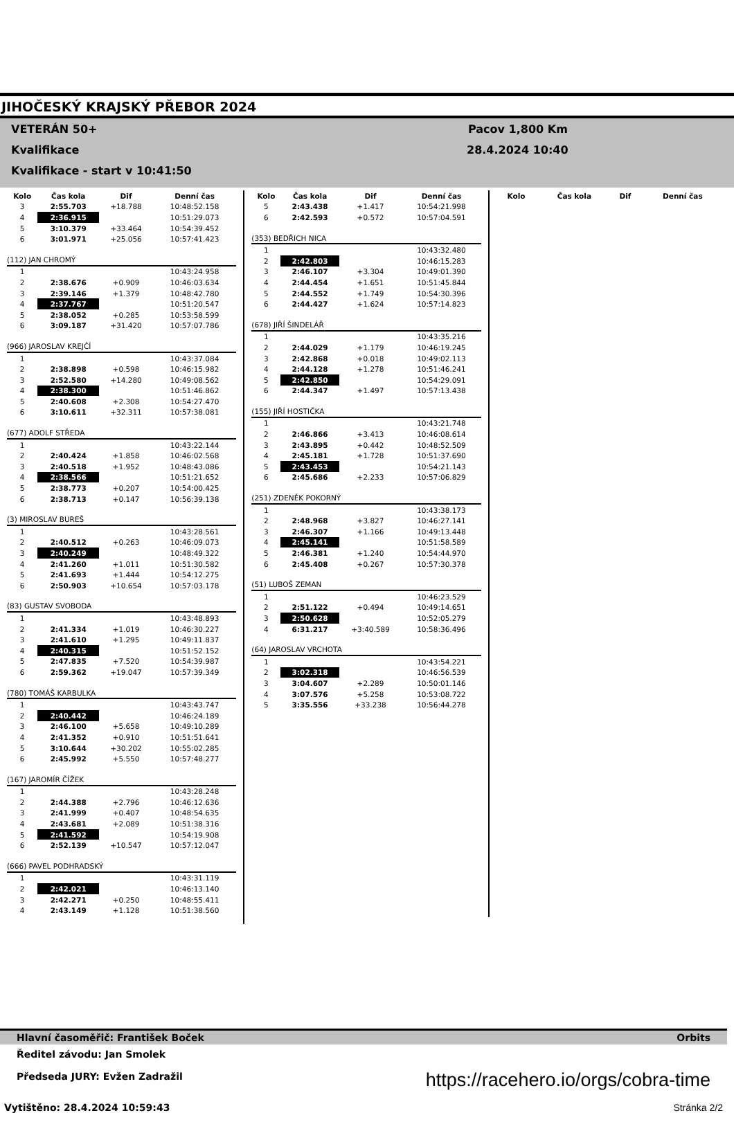JIHOČESKÝ KRAJSKÝ PŘEBOR 2024
VETERÁN 50+
Kvalifikace
Kvalifikace - start v 10:41:50
Pacov 1,800 Km
28.4.2024 10:40
| Kolo | Čas kola | Dif | Denní čas |
| --- | --- | --- | --- |
| 3 | 2:55.703 | +18.788 | 10:48:52.158 |
| 4 | 2:36.915 | | 10:51:29.073 |
| 5 | 3:10.379 | +33.464 | 10:54:39.452 |
| 6 | 3:01.971 | +25.056 | 10:57:41.423 |
| (112) JAN CHROMÝ | | | |
| 1 | | | 10:43:24.958 |
| 2 | 2:38.676 | +0.909 | 10:46:03.634 |
| 3 | 2:39.146 | +1.379 | 10:48:42.780 |
| 4 | 2:37.767 | | 10:51:20.547 |
| 5 | 2:38.052 | +0.285 | 10:53:58.599 |
| 6 | 3:09.187 | +31.420 | 10:57:07.786 |
| (966) JAROSLAV KREJČÍ | | | |
| 1 | | | 10:43:37.084 |
| 2 | 2:38.898 | +0.598 | 10:46:15.982 |
| 3 | 2:52.580 | +14.280 | 10:49:08.562 |
| 4 | 2:38.300 | | 10:51:46.862 |
| 5 | 2:40.608 | +2.308 | 10:54:27.470 |
| 6 | 3:10.611 | +32.311 | 10:57:38.081 |
| (677) ADOLF STŘEDA | | | |
| 1 | | | 10:43:22.144 |
| 2 | 2:40.424 | +1.858 | 10:46:02.568 |
| 3 | 2:40.518 | +1.952 | 10:48:43.086 |
| 4 | 2:38.566 | | 10:51:21.652 |
| 5 | 2:38.773 | +0.207 | 10:54:00.425 |
| 6 | 2:38.713 | +0.147 | 10:56:39.138 |
| (3) MIROSLAV BUREŠ | | | |
| 1 | | | 10:43:28.561 |
| 2 | 2:40.512 | +0.263 | 10:46:09.073 |
| 3 | 2:40.249 | | 10:48:49.322 |
| 4 | 2:41.260 | +1.011 | 10:51:30.582 |
| 5 | 2:41.693 | +1.444 | 10:54:12.275 |
| 6 | 2:50.903 | +10.654 | 10:57:03.178 |
| (83) GUSTAV SVOBODA | | | |
| 1 | | | 10:43:48.893 |
| 2 | 2:41.334 | +1.019 | 10:46:30.227 |
| 3 | 2:41.610 | +1.295 | 10:49:11.837 |
| 4 | 2:40.315 | | 10:51:52.152 |
| 5 | 2:47.835 | +7.520 | 10:54:39.987 |
| 6 | 2:59.362 | +19.047 | 10:57:39.349 |
| (780) TOMÁŠ KARBULKA | | | |
| 1 | | | 10:43:43.747 |
| 2 | 2:40.442 | | 10:46:24.189 |
| 3 | 2:46.100 | +5.658 | 10:49:10.289 |
| 4 | 2:41.352 | +0.910 | 10:51:51.641 |
| 5 | 3:10.644 | +30.202 | 10:55:02.285 |
| 6 | 2:45.992 | +5.550 | 10:57:48.277 |
| (167) JAROMÍR ČÍŽEK | | | |
| 1 | | | 10:43:28.248 |
| 2 | 2:44.388 | +2.796 | 10:46:12.636 |
| 3 | 2:41.999 | +0.407 | 10:48:54.635 |
| 4 | 2:43.681 | +2.089 | 10:51:38.316 |
| 5 | 2:41.592 | | 10:54:19.908 |
| 6 | 2:52.139 | +10.547 | 10:57:12.047 |
| (666) PAVEL PODHRADSKÝ | | | |
| 1 | | | 10:43:31.119 |
| 2 | 2:42.021 | | 10:46:13.140 |
| 3 | 2:42.271 | +0.250 | 10:48:55.411 |
| 4 | 2:43.149 | +1.128 | 10:51:38.560 |
| Kolo | Čas kola | Dif | Denní čas |
| --- | --- | --- | --- |
| 5 | 2:43.438 | +1.417 | 10:54:21.998 |
| 6 | 2:42.593 | +0.572 | 10:57:04.591 |
| (353) BEDŘICH NICA | | | |
| 1 | | | 10:43:32.480 |
| 2 | 2:42.803 | | 10:46:15.283 |
| 3 | 2:46.107 | +3.304 | 10:49:01.390 |
| 4 | 2:44.454 | +1.651 | 10:51:45.844 |
| 5 | 2:44.552 | +1.749 | 10:54:30.396 |
| 6 | 2:44.427 | +1.624 | 10:57:14.823 |
| (678) JIŘÍ ŠINDELÁŘ | | | |
| 1 | | | 10:43:35.216 |
| 2 | 2:44.029 | +1.179 | 10:46:19.245 |
| 3 | 2:42.868 | +0.018 | 10:49:02.113 |
| 4 | 2:44.128 | +1.278 | 10:51:46.241 |
| 5 | 2:42.850 | | 10:54:29.091 |
| 6 | 2:44.347 | +1.497 | 10:57:13.438 |
| (155) JIŘÍ HOSTIČKA | | | |
| 1 | | | 10:43:21.748 |
| 2 | 2:46.866 | +3.413 | 10:46:08.614 |
| 3 | 2:43.895 | +0.442 | 10:48:52.509 |
| 4 | 2:45.181 | +1.728 | 10:51:37.690 |
| 5 | 2:43.453 | | 10:54:21.143 |
| 6 | 2:45.686 | +2.233 | 10:57:06.829 |
| (251) ZDENĚK POKORNÝ | | | |
| 1 | | | 10:43:38.173 |
| 2 | 2:48.968 | +3.827 | 10:46:27.141 |
| 3 | 2:46.307 | +1.166 | 10:49:13.448 |
| 4 | 2:45.141 | | 10:51:58.589 |
| 5 | 2:46.381 | +1.240 | 10:54:44.970 |
| 6 | 2:45.408 | +0.267 | 10:57:30.378 |
| (51) LUBOŠ ZEMAN | | | |
| 1 | | | 10:46:23.529 |
| 2 | 2:51.122 | +0.494 | 10:49:14.651 |
| 3 | 2:50.628 | | 10:52:05.279 |
| 4 | 6:31.217 | +3:40.589 | 10:58:36.496 |
| (64) JAROSLAV VRCHOTA | | | |
| 1 | | | 10:43:54.221 |
| 2 | 3:02.318 | | 10:46:56.539 |
| 3 | 3:04.607 | +2.289 | 10:50:01.146 |
| 4 | 3:07.576 | +5.258 | 10:53:08.722 |
| 5 | 3:35.556 | +33.238 | 10:56:44.278 |
| Kolo | Čas kola | Dif | Denní čas |
| --- | --- | --- | --- |
Hlavní časoměřič: František Boček Orbits
Ředitel závodu: Jan Smolek
Předseda JURY: Evžen Zadražil
https://racehero.io/orgs/cobra-time
Vytištěno: 28.4.2024 10:59:43 Stránka 2/2